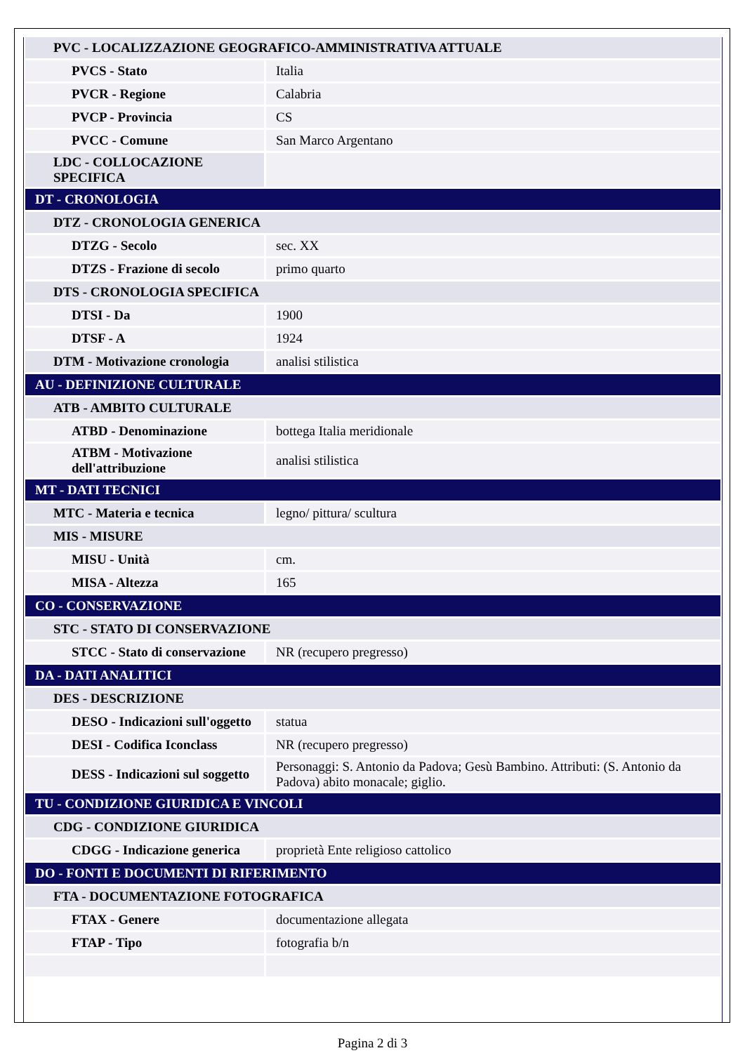| PVC - LOCALIZZAZIONE GEOGRAFICO-AMMINISTRATIVA ATTUALE | |
| PVCS - Stato | Italia |
| PVCR - Regione | Calabria |
| PVCP - Provincia | CS |
| PVCC - Comune | San Marco Argentano |
| LDC - COLLOCAZIONE SPECIFICA | |
| DT - CRONOLOGIA | |
| DTZ - CRONOLOGIA GENERICA | |
| DTZG - Secolo | sec. XX |
| DTZS - Frazione di secolo | primo quarto |
| DTS - CRONOLOGIA SPECIFICA | |
| DTSI - Da | 1900 |
| DTSF - A | 1924 |
| DTM - Motivazione cronologia | analisi stilistica |
| AU - DEFINIZIONE CULTURALE | |
| ATB - AMBITO CULTURALE | |
| ATBD - Denominazione | bottega Italia meridionale |
| ATBM - Motivazione dell'attribuzione | analisi stilistica |
| MT - DATI TECNICI | |
| MTC - Materia e tecnica | legno/ pittura/ scultura |
| MIS - MISURE | |
| MISU - Unità | cm. |
| MISA - Altezza | 165 |
| CO - CONSERVAZIONE | |
| STC - STATO DI CONSERVAZIONE | |
| STCC - Stato di conservazione | NR (recupero pregresso) |
| DA - DATI ANALITICI | |
| DES - DESCRIZIONE | |
| DESO - Indicazioni sull'oggetto | statua |
| DESI - Codifica Iconclass | NR (recupero pregresso) |
| DESS - Indicazioni sul soggetto | Personaggi: S. Antonio da Padova; Gesù Bambino. Attributi: (S. Antonio da Padova) abito monacale; giglio. |
| TU - CONDIZIONE GIURIDICA E VINCOLI | |
| CDG - CONDIZIONE GIURIDICA | |
| CDGG - Indicazione generica | proprietà Ente religioso cattolico |
| DO - FONTI E DOCUMENTI DI RIFERIMENTO | |
| FTA - DOCUMENTAZIONE FOTOGRAFICA | |
| FTAX - Genere | documentazione allegata |
| FTAP - Tipo | fotografia b/n |
Pagina 2 di 3